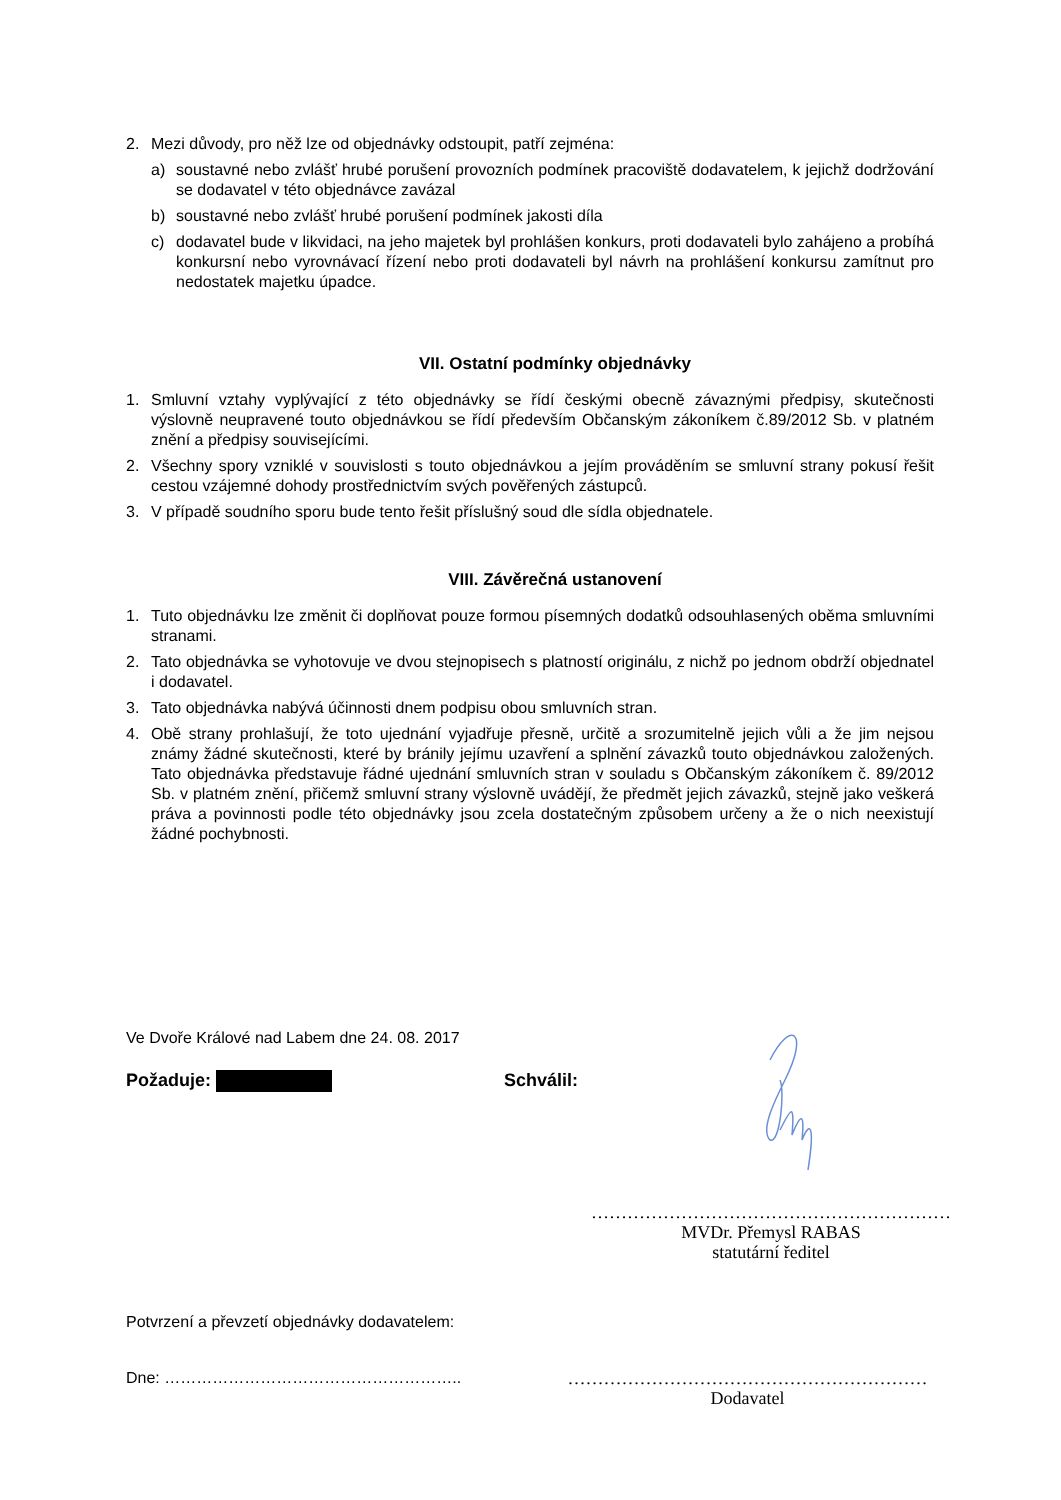2. Mezi důvody, pro něž lze od objednávky odstoupit, patří zejména:
a) soustavné nebo zvlášť hrubé porušení provozních podmínek pracoviště dodavatelem, k jejichž dodržování se dodavatel v této objednávce zavázal
b) soustavné nebo zvlášť hrubé porušení podmínek jakosti díla
c) dodavatel bude v likvidaci, na jeho majetek byl prohlášen konkurs, proti dodavateli bylo zahájeno a probíhá konkursní nebo vyrovnávací řízení nebo proti dodavateli byl návrh na prohlášení konkursu zamítnut pro nedostatek majetku úpadce.
VII. Ostatní podmínky objednávky
1. Smluvní vztahy vyplývající z této objednávky se řídí českými obecně závaznými předpisy, skutečnosti výslovně neupravené touto objednávkou se řídí především Občanským zákoníkem č.89/2012 Sb. v platném znění a předpisy souvisejícími.
2. Všechny spory vzniklé v souvislosti s touto objednávkou a jejím prováděním se smluvní strany pokusí řešit cestou vzájemné dohody prostřednictvím svých pověřených zástupců.
3. V případě soudního sporu bude tento řešit příslušný soud dle sídla objednatele.
VIII. Závěrečná ustanovení
1. Tuto objednávku lze změnit či doplňovat pouze formou písemných dodatků odsouhlasených oběma smluvními stranami.
2. Tato objednávka se vyhotovuje ve dvou stejnopisech s platností originálu, z nichž po jednom obdrží objednatel i dodavatel.
3. Tato objednávka nabývá účinnosti dnem podpisu obou smluvních stran.
4. Obě strany prohlašují, že toto ujednání vyjadřuje přesně, určitě a srozumitelně jejich vůli a že jim nejsou známy žádné skutečnosti, které by bránily jejímu uzavření a splnění závazků touto objednávkou založených. Tato objednávka představuje řádné ujednání smluvních stran v souladu s Občanským zákoníkem č. 89/2012 Sb. v platném znění, přičemž smluvní strany výslovně uvádějí, že předmět jejich závazků, stejně jako veškerá práva a povinnosti podle této objednávky jsou zcela dostatečným způsobem určeny a že o nich neexistují žádné pochybnosti.
Ve Dvoře Králové nad Labem dne 24. 08. 2017
Požaduje: Schválil:
……………………………………………………
MVDr. Přemysl RABAS
statutární ředitel
Potvrzení a převzetí objednávky dodavatelem:
Dne: ……………………………………………….. ……………………………………………………
Dodavatel